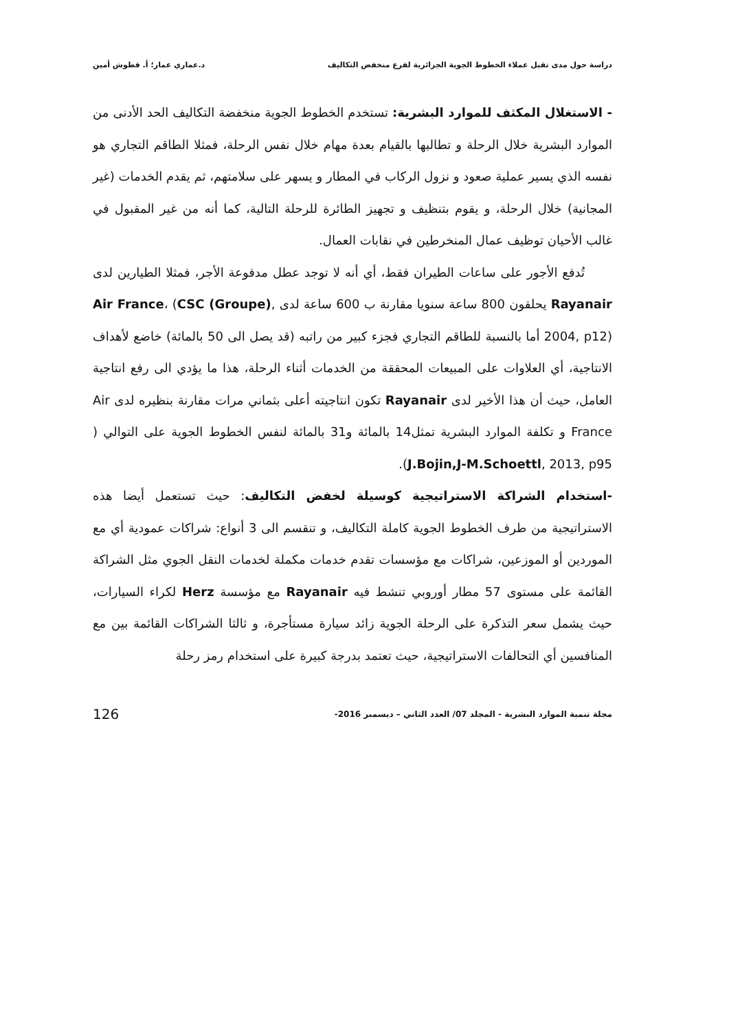دراسة حول مدى تقبل عملاء الخطوط الجوية الجزائرية لفرع منخفض التكاليف د.عماري عمار؛ أ. قطوش أمين
- الاستغلال المكثف للموارد البشرية: تستخدم الخطوط الجوية منخفضة التكاليف الحد الأدنى من الموارد البشرية خلال الرحلة و تطالبها بالقيام بعدة مهام خلال نفس الرحلة، فمثلا الطاقم التجاري هو نفسه الذي يسير عملية صعود و نزول الركاب في المطار و يسهر على سلامتهم، ثم يقدم الخدمات (غير المجانية) خلال الرحلة، و يقوم بتنظيف و تجهيز الطائرة للرحلة التالية، كما أنه من غير المقبول في غالب الأحيان توظيف عمال المنخرطين في نقابات العمال.
تُدفع الأجور على ساعات الطيران فقط، أي أنه لا توجد عطل مدفوعة الأجر، فمثلا الطيارين لدى Rayanair يحلقون 800 ساعة سنويا مقارنة ب 600 ساعة لدى Air France، (CSC (Groupe), 2004, p12) أما بالنسبة للطاقم التجاري فجزء كبير من راتبه (قد يصل الى 50 بالمائة) خاضع لأهداف الانتاجية، أي العلاوات على المبيعات المحققة من الخدمات أثناء الرحلة، هذا ما يؤدي الى رفع انتاجية العامل، حيث أن هذا الأخير لدى Rayanair تكون انتاجيته أعلى بثماني مرات مقارنة بنظيره لدى Air France و تكلفة الموارد البشرية تمثل14 بالمائة و31 بالمائة لنفس الخطوط الجوية على التوالي ( J.Bojin,J-M.Schoettl, 2013, p95).
-استخدام الشراكة الاستراتيجية كوسيلة لخفض التكاليف: حيث تستعمل أيضا هذه الاستراتيجية من طرف الخطوط الجوية كاملة التكاليف، و تنقسم الى 3 أنواع: شراكات عمودية أي مع الموردين أو الموزعين، شراكات مع مؤسسات تقدم خدمات مكملة لخدمات النقل الجوي مثل الشراكة القائمة على مستوى 57 مطار أوروبي تنشط فيه Rayanair مع مؤسسة Herz لكراء السيارات، حيث يشمل سعر التذكرة على الرحلة الجوية زائد سيارة مستأجرة، و ثالثا الشراكات القائمة بين مع المنافسين أي التحالفات الاستراتيجية، حيث تعتمد بدرجة كبيرة على استخدام رمز رحلة
مجلة تنمية الموارد البشرية - المجلد 07/ العدد الثاني – ديسمبر 2016- 126